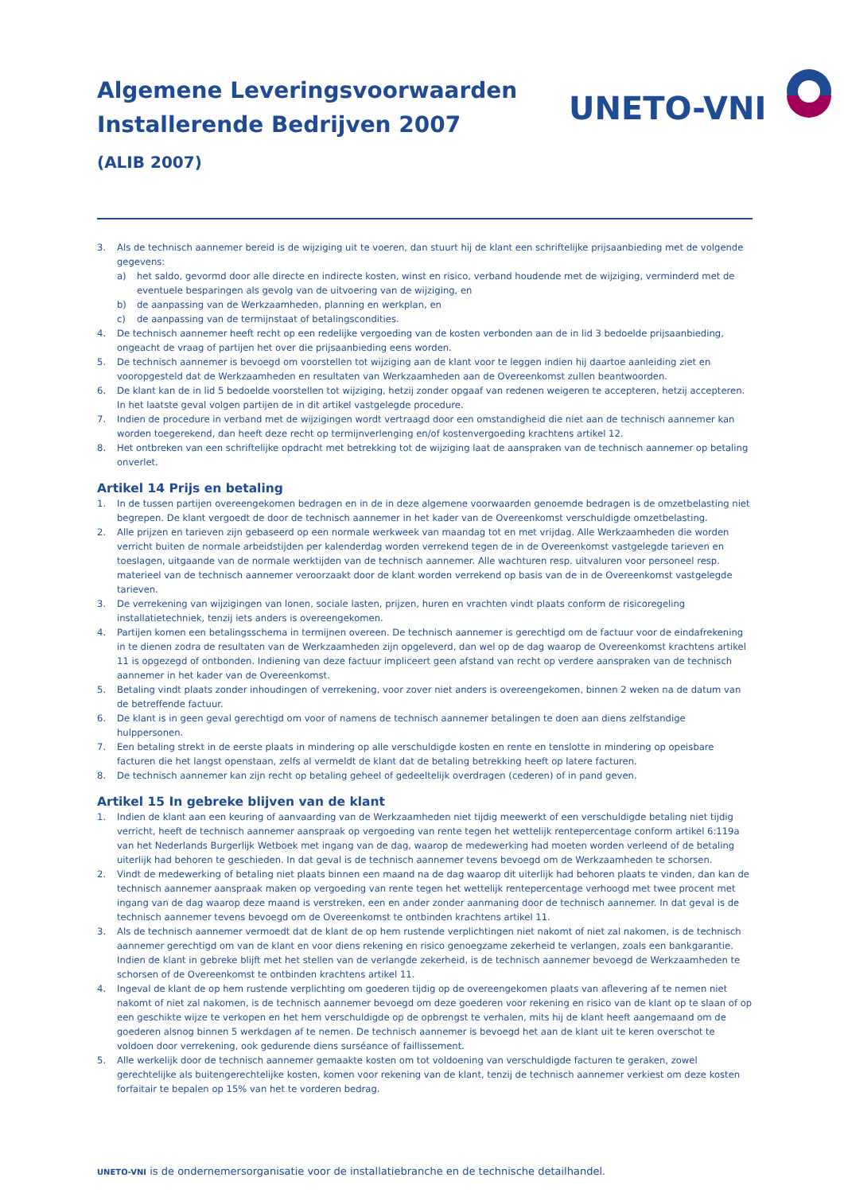Algemene Leveringsvoorwaarden
Installerende Bedrijven 2007
(ALIB 2007)
UNETO-VNI
3. Als de technisch aannemer bereid is de wijziging uit te voeren, dan stuurt hij de klant een schriftelijke prijsaanbieding met de volgende gegevens:
a) het saldo, gevormd door alle directe en indirecte kosten, winst en risico, verband houdende met de wijziging, verminderd met de eventuele besparingen als gevolg van de uitvoering van de wijziging, en
b) de aanpassing van de Werkzaamheden, planning en werkplan, en
c) de aanpassing van de termijnstaat of betalingscondities.
4. De technisch aannemer heeft recht op een redelijke vergoeding van de kosten verbonden aan de in lid 3 bedoelde prijsaanbieding, ongeacht de vraag of partijen het over die prijsaanbieding eens worden.
5. De technisch aannemer is bevoegd om voorstellen tot wijziging aan de klant voor te leggen indien hij daartoe aanleiding ziet en vooropgesteld dat de Werkzaamheden en resultaten van Werkzaamheden aan de Overeenkomst zullen beantwoorden.
6. De klant kan de in lid 5 bedoelde voorstellen tot wijziging, hetzij zonder opgaaf van redenen weigeren te accepteren, hetzij accepteren. In het laatste geval volgen partijen de in dit artikel vastgelegde procedure.
7. Indien de procedure in verband met de wijzigingen wordt vertraagd door een omstandigheid die niet aan de technisch aannemer kan worden toegerekend, dan heeft deze recht op termijnverlenging en/of kostenvergoeding krachtens artikel 12.
8. Het ontbreken van een schriftelijke opdracht met betrekking tot de wijziging laat de aanspraken van de technisch aannemer op betaling onverlet.
Artikel 14 Prijs en betaling
1. In de tussen partijen overeengekomen bedragen en in de in deze algemene voorwaarden genoemde bedragen is de omzetbelasting niet begrepen. De klant vergoedt de door de technisch aannemer in het kader van de Overeenkomst verschuldigde omzetbelasting.
2. Alle prijzen en tarieven zijn gebaseerd op een normale werkweek van maandag tot en met vrijdag. Alle Werkzaamheden die worden verricht buiten de normale arbeidstijden per kalenderdag worden verrekend tegen de in de Overeenkomst vastgelegde tarieven en toeslagen, uitgaande van de normale werktijden van de technisch aannemer. Alle wachturen resp. uitvaluren voor personeel resp. materieel van de technisch aannemer veroorzaakt door de klant worden verrekend op basis van de in de Overeenkomst vastgelegde tarieven.
3. De verrekening van wijzigingen van lonen, sociale lasten, prijzen, huren en vrachten vindt plaats conform de risicoregeling installatietechniek, tenzij iets anders is overeengekomen.
4. Partijen komen een betalingsschema in termijnen overeen. De technisch aannemer is gerechtigd om de factuur voor de eindafrekening in te dienen zodra de resultaten van de Werkzaamheden zijn opgeleverd, dan wel op de dag waarop de Overeenkomst krachtens artikel 11 is opgezegd of ontbonden. Indiening van deze factuur impliceert geen afstand van recht op verdere aanspraken van de technisch aannemer in het kader van de Overeenkomst.
5. Betaling vindt plaats zonder inhoudingen of verrekening, voor zover niet anders is overeengekomen, binnen 2 weken na de datum van de betreffende factuur.
6. De klant is in geen geval gerechtigd om voor of namens de technisch aannemer betalingen te doen aan diens zelfstandige hulppersonen.
7. Een betaling strekt in de eerste plaats in mindering op alle verschuldigde kosten en rente en tenslotte in mindering op opeisbare facturen die het langst openstaan, zelfs al vermeldt de klant dat de betaling betrekking heeft op latere facturen.
8. De technisch aannemer kan zijn recht op betaling geheel of gedeeltelijk overdragen (cederen) of in pand geven.
Artikel 15 In gebreke blijven van de klant
1. Indien de klant aan een keuring of aanvaarding van de Werkzaamheden niet tijdig meewerkt of een verschuldigde betaling niet tijdig verricht, heeft de technisch aannemer aanspraak op vergoeding van rente tegen het wettelijk rentepercentage conform artikel 6:119a van het Nederlands Burgerlijk Wetboek met ingang van de dag, waarop de medewerking had moeten worden verleend of de betaling uiterlijk had behoren te geschieden. In dat geval is de technisch aannemer tevens bevoegd om de Werkzaamheden te schorsen.
2. Vindt de medewerking of betaling niet plaats binnen een maand na de dag waarop dit uiterlijk had behoren plaats te vinden, dan kan de technisch aannemer aanspraak maken op vergoeding van rente tegen het wettelijk rentepercentage verhoogd met twee procent met ingang van de dag waarop deze maand is verstreken, een en ander zonder aanmaning door de technisch aannemer. In dat geval is de technisch aannemer tevens bevoegd om de Overeenkomst te ontbinden krachtens artikel 11.
3. Als de technisch aannemer vermoedt dat de klant de op hem rustende verplichtingen niet nakomt of niet zal nakomen, is de technisch aannemer gerechtigd om van de klant en voor diens rekening en risico genoegzame zekerheid te verlangen, zoals een bankgarantie. Indien de klant in gebreke blijft met het stellen van de verlangde zekerheid, is de technisch aannemer bevoegd de Werkzaamheden te schorsen of de Overeenkomst te ontbinden krachtens artikel 11.
4. Ingeval de klant de op hem rustende verplichting om goederen tijdig op de overeengekomen plaats van aflevering af te nemen niet nakomt of niet zal nakomen, is de technisch aannemer bevoegd om deze goederen voor rekening en risico van de klant op te slaan of op een geschikte wijze te verkopen en het hem verschuldigde op de opbrengst te verhalen, mits hij de klant heeft aangemaand om de goederen alsnog binnen 5 werkdagen af te nemen. De technisch aannemer is bevoegd het aan de klant uit te keren overschot te voldoen door verrekening, ook gedurende diens surséance of faillissement.
5. Alle werkelijk door de technisch aannemer gemaakte kosten om tot voldoening van verschuldigde facturen te geraken, zowel gerechtelijke als buitengerechtelijke kosten, komen voor rekening van de klant, tenzij de technisch aannemer verkiest om deze kosten forfaitair te bepalen op 15% van het te vorderen bedrag.
UNETO-VNI is de ondernemersorganisatie voor de installatiebranche en de technische detailhandel.